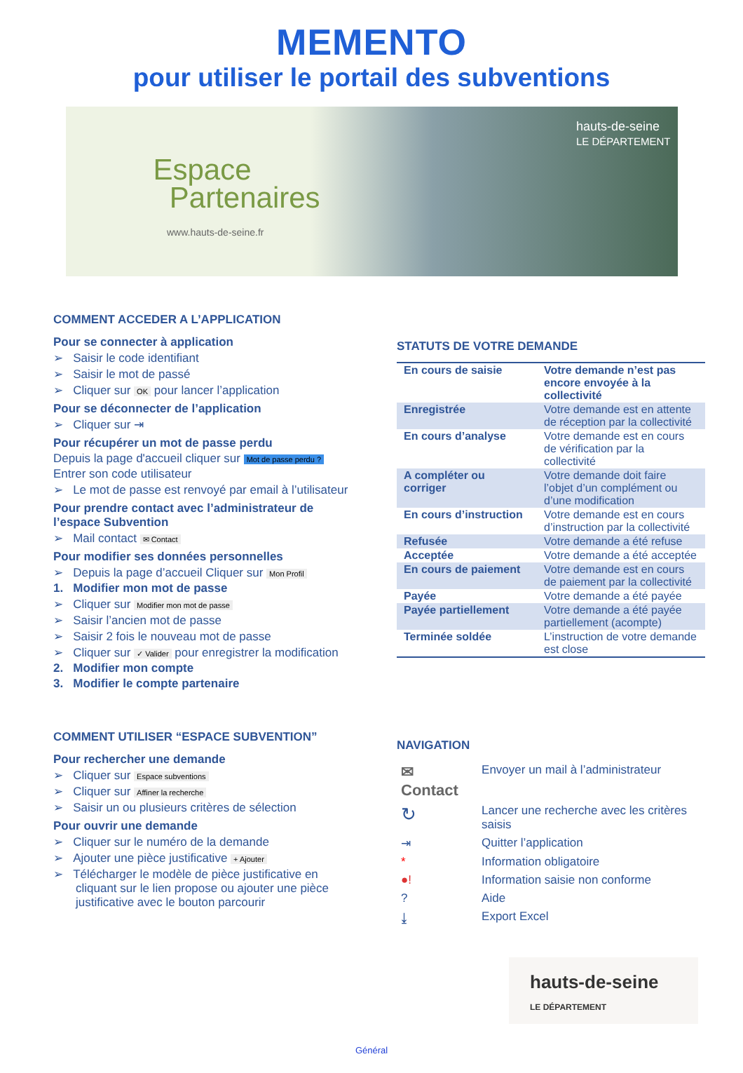MEMENTO
pour utiliser le portail des subventions
Espace
Partenaires
www.hauts-de-seine.fr
hauts-de-seine
LE DÉPARTEMENT
COMMENT ACCEDER A L’APPLICATION
Pour se connecter à application
➢ Saisir le code identifiant
➢ Saisir le mot de passé
➢ Cliquer sur OK pour lancer l’application
Pour se déconnecter de l’application
➢ Cliquer sur ⇥
Pour récupérer un mot de passe perdu
Depuis la page d'accueil cliquer sur Mot de passe perdu ?
Entrer son code utilisateur
➢ Le mot de passe est renvoyé par email à l’utilisateur
Pour prendre contact avec l’administrateur de l’espace Subvention
➢ Mail contact ✉ Contact
Pour modifier ses données personnelles
➢ Depuis la page d’accueil Cliquer sur Mon Profil
1. Modifier mon mot de passe
➢ Cliquer sur Modifier mon mot de passe
➢ Saisir l’ancien mot de passe
➢ Saisir 2 fois le nouveau mot de passe
➢ Cliquer sur ✓ Valider pour enregistrer la modification
2. Modifier mon compte
3. Modifier le compte partenaire
COMMENT UTILISER “ESPACE SUBVENTION”
Pour rechercher une demande
➢ Cliquer sur Espace subventions
➢ Cliquer sur Affiner la recherche
➢ Saisir un ou plusieurs critères de sélection
Pour ouvrir une demande
➢ Cliquer sur le numéro de la demande
➢ Ajouter une pièce justificative + Ajouter
➢ Télécharger le modèle de pièce justificative en cliquant sur le lien propose ou ajouter une pièce justificative avec le bouton parcourir
STATUTS DE VOTRE DEMANDE
| En cours de saisie | Votre demande n’est pas encore envoyée à la collectivité |
| Enregistrée | Votre demande est en attente de réception par la collectivité |
| En cours d’analyse | Votre demande est en cours de vérification par la collectivité |
| A compléter ou corriger | Votre demande doit faire l’objet d’un complément ou d’une modification |
| En cours d’instruction | Votre demande est en cours d’instruction par la collectivité |
| Refusée | Votre demande a été refuse |
| Acceptée | Votre demande a été acceptée |
| En cours de paiement | Votre demande est en cours de paiement par la collectivité |
| Payée | Votre demande a été payée |
| Payée partiellement | Votre demande a été payée partiellement (acompte) |
| Terminée soldée | L’instruction de votre demande est close |
NAVIGATION
| ✉ Contact | Envoyer un mail à l’administrateur |
| ↻ | Lancer une recherche avec les critères saisis |
| ⇥ | Quitter l’application |
| * | Information obligatoire |
| ●! | Information saisie non conforme |
| ? | Aide |
| ⤓ | Export Excel |
hauts-de-seine
LE DÉPARTEMENT
Général